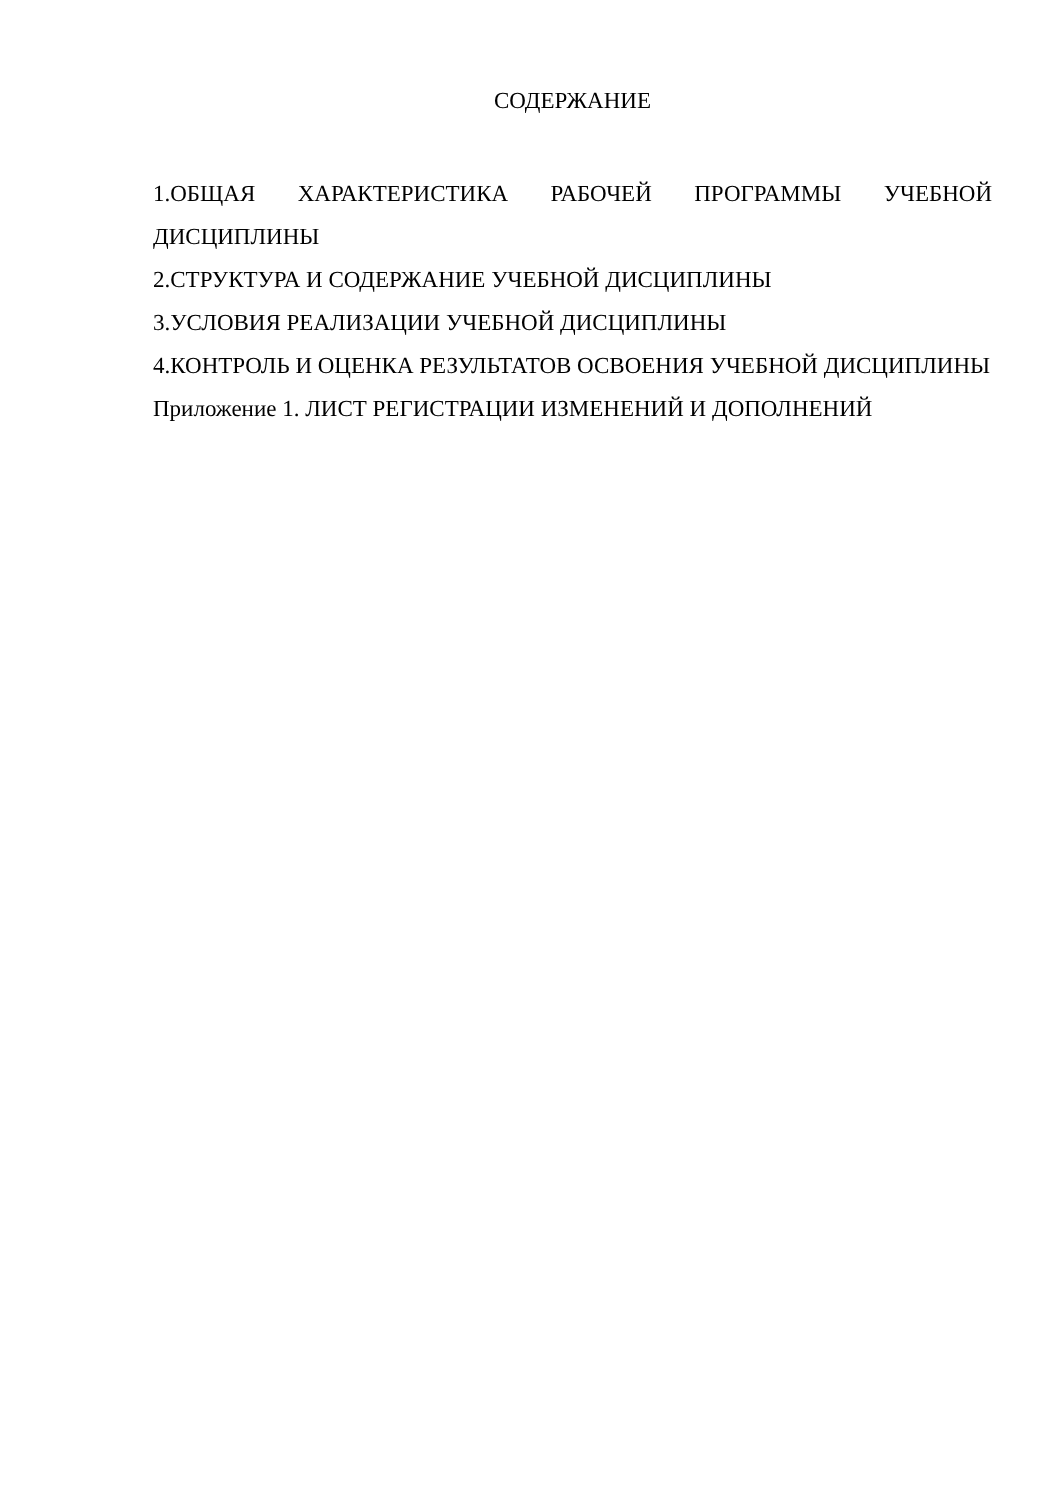СОДЕРЖАНИЕ
1.ОБЩАЯ ХАРАКТЕРИСТИКА РАБОЧЕЙ ПРОГРАММЫ УЧЕБНОЙ ДИСЦИПЛИНЫ
2.СТРУКТУРА И СОДЕРЖАНИЕ УЧЕБНОЙ ДИСЦИПЛИНЫ
3.УСЛОВИЯ РЕАЛИЗАЦИИ УЧЕБНОЙ ДИСЦИПЛИНЫ
4.КОНТРОЛЬ И ОЦЕНКА РЕЗУЛЬТАТОВ ОСВОЕНИЯ УЧЕБНОЙ ДИСЦИПЛИНЫ
Приложение 1. ЛИСТ РЕГИСТРАЦИИ ИЗМЕНЕНИЙ И ДОПОЛНЕНИЙ